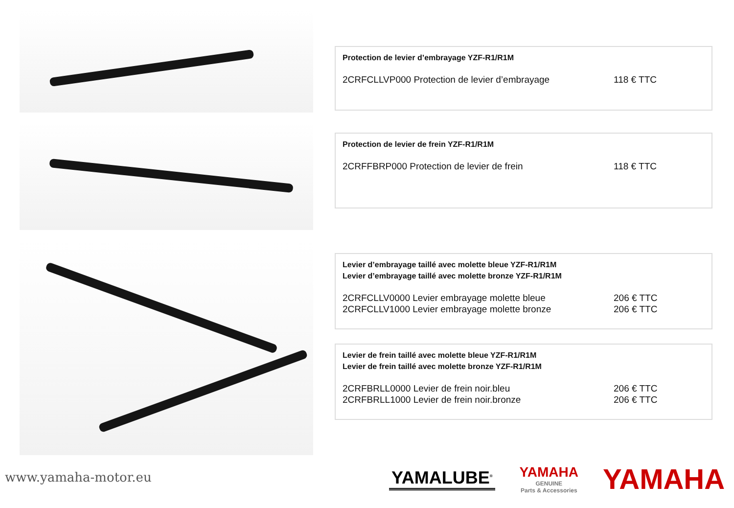Protection de levier d’embrayage YZF-R1/R1M
2CRFCLLVP000 Protection de levier d’embrayage 118 € TTC
Protection de levier de frein YZF-R1/R1M
2CRFFBRP000 Protection de levier de frein 118 € TTC
Levier d’embrayage taillé avec molette bleue YZF-R1/R1M
Levier d’embrayage taillé avec molette bronze YZF-R1/R1M
2CRFCLLV0000 Levier embrayage molette bleue 206 € TTC
2CRFCLLV1000 Levier embrayage molette bronze 206 € TTC
Levier de frein taillé avec molette bleue YZF-R1/R1M
Levier de frein taillé avec molette bronze YZF-R1/R1M
2CRFBRLL0000 Levier de frein noir.bleu 206 € TTC
2CRFBRLL1000 Levier de frein noir.bronze 206 € TTC
www.yamaha-motor.eu
YAMALUBE<sup>®</sup>
YAMAHA
GENUINE
Parts & Accessories
YAMAHA